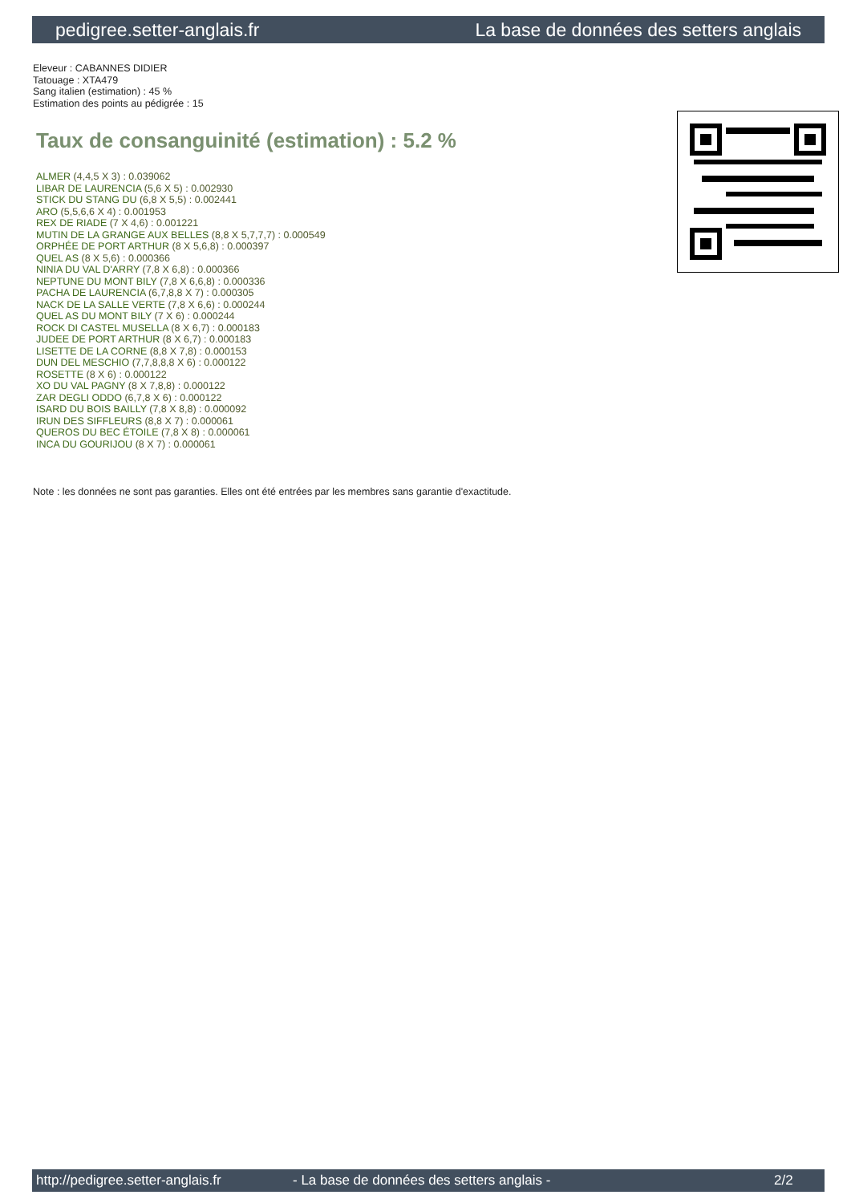pedigree.setter-anglais.fr La base de données des setters anglais
Eleveur : CABANNES DIDIER
Tatouage : XTA479
Sang italien (estimation) : 45 %
Estimation des points au pédigrée : 15
Taux de consanguinité (estimation) : 5.2 %
ALMER (4,4,5 X 3) : 0.039062
LIBAR DE LAURENCIA (5,6 X 5) : 0.002930
STICK DU STANG DU (6,8 X 5,5) : 0.002441
ARO (5,5,6,6 X 4) : 0.001953
REX DE RIADE (7 X 4,6) : 0.001221
MUTIN DE LA GRANGE AUX BELLES (8,8 X 5,7,7,7) : 0.000549
ORPHÉE DE PORT ARTHUR (8 X 5,6,8) : 0.000397
QUEL AS (8 X 5,6) : 0.000366
NINIA DU VAL D'ARRY (7,8 X 6,8) : 0.000366
NEPTUNE DU MONT BILY (7,8 X 6,6,8) : 0.000336
PACHA DE LAURENCIA (6,7,8,8 X 7) : 0.000305
NACK DE LA SALLE VERTE (7,8 X 6,6) : 0.000244
QUEL AS DU MONT BILY (7 X 6) : 0.000244
ROCK DI CASTEL MUSELLA (8 X 6,7) : 0.000183
JUDEE DE PORT ARTHUR (8 X 6,7) : 0.000183
LISETTE DE LA CORNE (8,8 X 7,8) : 0.000153
DUN DEL MESCHIO (7,7,8,8,8 X 6) : 0.000122
ROSETTE (8 X 6) : 0.000122
XO DU VAL PAGNY (8 X 7,8,8) : 0.000122
ZAR DEGLI ODDO (6,7,8 X 6) : 0.000122
ISARD DU BOIS BAILLY (7,8 X 8,8) : 0.000092
IRUN DES SIFFLEURS (8,8 X 7) : 0.000061
QUEROS DU BEC ÉTOILE (7,8 X 8) : 0.000061
INCA DU GOURIJOU (8 X 7) : 0.000061
Note : les données ne sont pas garanties. Elles ont été entrées par les membres sans garantie d'exactitude.
http://pedigree.setter-anglais.fr - La base de données des setters anglais - 2/2